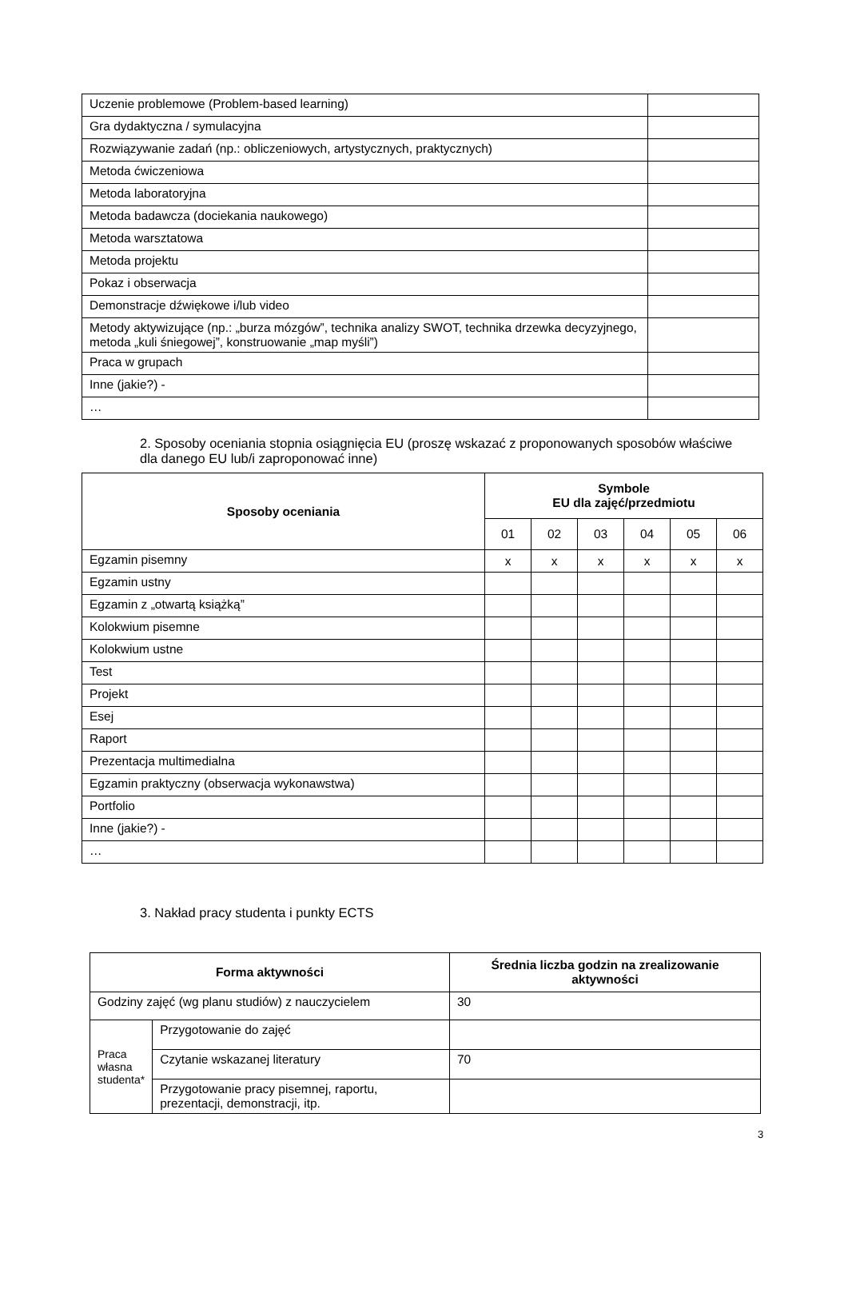| Uczenie problemowe (Problem-based learning) | |
| Gra dydaktyczna / symulacyjna | |
| Rozwiązywanie zadań (np.: obliczeniowych, artystycznych, praktycznych) | |
| Metoda ćwiczeniowa | |
| Metoda laboratoryjna | |
| Metoda badawcza (dociekania naukowego) | |
| Metoda warsztatowa | |
| Metoda projektu | |
| Pokaz i obserwacja | |
| Demonstracje dźwiękowe i/lub video | |
| Metody aktywizujące (np.: „burza mózgów”, technika analizy SWOT, technika drzewka decyzyjnego, metoda „kuli śniegowej”, konstruowanie „map myśli”) | |
| Praca w grupach | |
| Inne (jakie?) - | |
| … | |
2. Sposoby oceniania stopnia osiągnięcia EU (proszę wskazać z proponowanych sposobów właściwe dla danego EU lub/i zaproponować inne)
| Sposoby oceniania | Symbole EU dla zajęć/przedmiotu | | | | | |
| --- | --- | --- | --- | --- | --- | --- |
| | 01 | 02 | 03 | 04 | 05 | 06 |
| Egzamin pisemny | x | x | x | x | x | x |
| Egzamin ustny | | | | | | |
| Egzamin z „otwartą książką” | | | | | | |
| Kolokwium pisemne | | | | | | |
| Kolokwium ustne | | | | | | |
| Test | | | | | | |
| Projekt | | | | | | |
| Esej | | | | | | |
| Raport | | | | | | |
| Prezentacja multimedialna | | | | | | |
| Egzamin praktyczny (obserwacja wykonawstwa) | | | | | | |
| Portfolio | | | | | | |
| Inne (jakie?) - | | | | | | |
| … | | | | | | |
3. Nakład pracy studenta i punkty ECTS
| Forma aktywności | | Średnia liczba godzin na zrealizowanie aktywności |
| --- | --- | --- |
| Godziny zajęć (wg planu studiów) z nauczycielem | | 30 |
| Praca własna studenta* | Przygotowanie do zajęć | |
| | Czytanie wskazanej literatury | 70 |
| | Przygotowanie pracy pisemnej, raportu, prezentacji, demonstracji, itp. | |
3